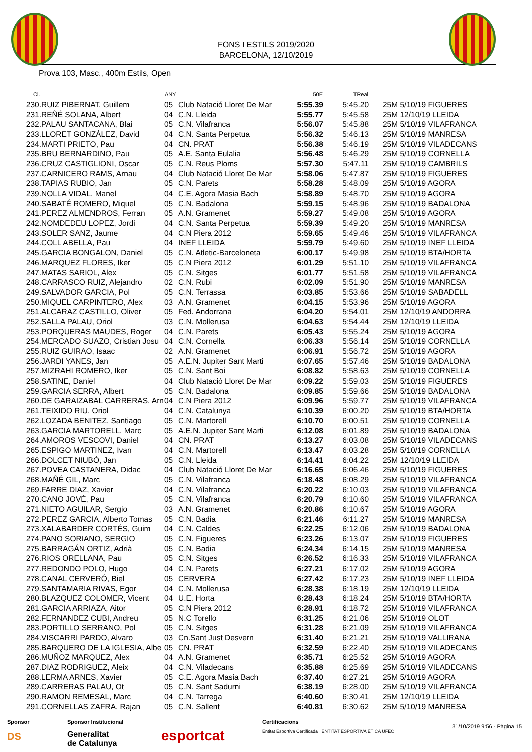FONS I ESTILS 2019/2020
BARCELONA, 12/10/2019
Prova 103, Masc., 400m Estils, Open
| Cl. | | ANY | | 50E | TReal | |
| --- | --- | --- | --- | --- | --- | --- |
| 230. | RUIZ PIBERNAT, Guillem | 05 | Club Natació Lloret De Mar | 5:55.39 | 5:45.20 | 25M 5/10/19 FIGUERES |
| 231. | REÑÉ SOLANA, Albert | 04 | C.N. Lleida | 5:55.77 | 5:45.58 | 25M 12/10/19 LLEIDA |
| 232. | PALAU SANTACANA, Blai | 05 | C.N. Vilafranca | 5:56.07 | 5:45.88 | 25M 5/10/19 VILAFRANCA |
| 233. | LLORET GONZÁLEZ, David | 04 | C.N. Santa Perpetua | 5:56.32 | 5:46.13 | 25M 5/10/19 MANRESA |
| 234. | MARTI PRIETO, Pau | 04 | CN. PRAT | 5:56.38 | 5:46.19 | 25M 5/10/19 VILADECANS |
| 235. | BRU BERNARDINO, Pau | 05 | A.E. Santa Eulalia | 5:56.48 | 5:46.29 | 25M 5/10/19 CORNELLA |
| 236. | CRUZ CASTIGLIONI, Oscar | 05 | C.N. Reus Ploms | 5:57.30 | 5:47.11 | 25M 5/10/19 CAMBRILS |
| 237. | CARNICERO RAMS, Arnau | 04 | Club Natació Lloret De Mar | 5:58.06 | 5:47.87 | 25M 5/10/19 FIGUERES |
| 238. | TAPIAS RUBIO, Jan | 05 | C.N. Parets | 5:58.28 | 5:48.09 | 25M 5/10/19 AGORA |
| 239. | NOLLA VIDAL, Manel | 04 | C.E. Agora Masia Bach | 5:58.89 | 5:48.70 | 25M 5/10/19 AGORA |
| 240. | SABATÉ ROMERO, Miquel | 05 | C.N. Badalona | 5:59.15 | 5:48.96 | 25M 5/10/19 BADALONA |
| 241. | PEREZ ALMENDROS, Ferran | 05 | A.N. Gramenet | 5:59.27 | 5:49.08 | 25M 5/10/19 AGORA |
| 242. | NOMDEDEU LOPEZ, Jordi | 04 | C.N. Santa Perpetua | 5:59.39 | 5:49.20 | 25M 5/10/19 MANRESA |
| 243. | SOLER SANZ, Jaume | 04 | C.N Piera 2012 | 5:59.65 | 5:49.46 | 25M 5/10/19 VILAFRANCA |
| 244. | COLL ABELLA, Pau | 04 | INEF LLEIDA | 5:59.79 | 5:49.60 | 25M 5/10/19 INEF LLEIDA |
| 245. | GARCIA BONGALON, Daniel | 05 | C.N. Atletic-Barceloneta | 6:00.17 | 5:49.98 | 25M 5/10/19 BTA/HORTA |
| 246. | MARQUEZ FLORES, Iker | 05 | C.N Piera 2012 | 6:01.29 | 5:51.10 | 25M 5/10/19 VILAFRANCA |
| 247. | MATAS SARIOL, Alex | 05 | C.N. Sitges | 6:01.77 | 5:51.58 | 25M 5/10/19 VILAFRANCA |
| 248. | CARRASCO RUIZ, Alejandro | 02 | C.N. Rubi | 6:02.09 | 5:51.90 | 25M 5/10/19 MANRESA |
| 249. | SALVADOR GARCIA, Pol | 05 | C.N. Terrassa | 6:03.85 | 5:53.66 | 25M 5/10/19 SABADELL |
| 250. | MIQUEL CARPINTERO, Alex | 03 | A.N. Gramenet | 6:04.15 | 5:53.96 | 25M 5/10/19 AGORA |
| 251. | ALCARAZ CASTILLO, Oliver | 05 | Fed. Andorrana | 6:04.20 | 5:54.01 | 25M 12/10/19 ANDORRA |
| 252. | SALLA PALAU, Oriol | 03 | C.N. Mollerusa | 6:04.63 | 5:54.44 | 25M 12/10/19 LLEIDA |
| 253. | PORQUERAS MAUDES, Roger | 04 | C.N. Parets | 6:05.43 | 5:55.24 | 25M 5/10/19 AGORA |
| 254. | MERCADO SUAZO, Cristian Josu | 04 | C.N. Cornella | 6:06.33 | 5:56.14 | 25M 5/10/19 CORNELLA |
| 255. | RUIZ GUIRAO, Isaac | 02 | A.N. Gramenet | 6:06.91 | 5:56.72 | 25M 5/10/19 AGORA |
| 256. | JARDI YANES, Jan | 05 | A.E.N. Jupiter Sant Marti | 6:07.65 | 5:57.46 | 25M 5/10/19 BADALONA |
| 257. | MIZRAHI ROMERO, Iker | 05 | C.N. Sant Boi | 6:08.82 | 5:58.63 | 25M 5/10/19 CORNELLA |
| 258. | SATINE, Daniel | 04 | Club Natació Lloret De Mar | 6:09.22 | 5:59.03 | 25M 5/10/19 FIGUERES |
| 259. | GARCIA SERRA, Albert | 05 | C.N. Badalona | 6:09.85 | 5:59.66 | 25M 5/10/19 BADALONA |
| 260. | DE GARAIZABAL CARRERAS, Arn | 04 | C.N Piera 2012 | 6:09.96 | 5:59.77 | 25M 5/10/19 VILAFRANCA |
| 261. | TEIXIDO RIU, Oriol | 04 | C.N. Catalunya | 6:10.39 | 6:00.20 | 25M 5/10/19 BTA/HORTA |
| 262. | LOZADA BENITEZ, Santiago | 05 | C.N. Martorell | 6:10.70 | 6:00.51 | 25M 5/10/19 CORNELLA |
| 263. | GARCIA MARTORELL, Marc | 05 | A.E.N. Jupiter Sant Marti | 6:12.08 | 6:01.89 | 25M 5/10/19 BADALONA |
| 264. | AMOROS VESCOVI, Daniel | 04 | CN. PRAT | 6:13.27 | 6:03.08 | 25M 5/10/19 VILADECANS |
| 265. | ESPIGO MARTINEZ, Ivan | 04 | C.N. Martorell | 6:13.47 | 6:03.28 | 25M 5/10/19 CORNELLA |
| 266. | DOLCET NIUBÓ, Jan | 05 | C.N. Lleida | 6:14.41 | 6:04.22 | 25M 12/10/19 LLEIDA |
| 267. | POVEA CASTANERA, Didac | 04 | Club Natació Lloret De Mar | 6:16.65 | 6:06.46 | 25M 5/10/19 FIGUERES |
| 268. | MAÑÉ GIL, Marc | 05 | C.N. Vilafranca | 6:18.48 | 6:08.29 | 25M 5/10/19 VILAFRANCA |
| 269. | FARRE DIAZ, Xavier | 04 | C.N. Vilafranca | 6:20.22 | 6:10.03 | 25M 5/10/19 VILAFRANCA |
| 270. | CANO JOVÉ, Pau | 05 | C.N. Vilafranca | 6:20.79 | 6:10.60 | 25M 5/10/19 VILAFRANCA |
| 271. | NIETO AGUILAR, Sergio | 03 | A.N. Gramenet | 6:20.86 | 6:10.67 | 25M 5/10/19 AGORA |
| 272. | PEREZ GARCIA, Alberto Tomas | 05 | C.N. Badia | 6:21.46 | 6:11.27 | 25M 5/10/19 MANRESA |
| 273. | XALABARDER CORTÉS, Guim | 04 | C.N. Caldes | 6:22.25 | 6:12.06 | 25M 5/10/19 BADALONA |
| 274. | PANO SORIANO, SERGIO | 05 | C.N. Figueres | 6:23.26 | 6:13.07 | 25M 5/10/19 FIGUERES |
| 275. | BARRAGÁN ORTIZ, Adrià | 05 | C.N. Badia | 6:24.34 | 6:14.15 | 25M 5/10/19 MANRESA |
| 276. | RIOS ORELLANA, Pau | 05 | C.N. Sitges | 6:26.52 | 6:16.33 | 25M 5/10/19 VILAFRANCA |
| 277. | REDONDO POLO, Hugo | 04 | C.N. Parets | 6:27.21 | 6:17.02 | 25M 5/10/19 AGORA |
| 278. | CANAL CERVERÓ, Biel | 05 | CERVERA | 6:27.42 | 6:17.23 | 25M 5/10/19 INEF LLEIDA |
| 279. | SANTAMARIA RIVAS, Egor | 04 | C.N. Mollerusa | 6:28.38 | 6:18.19 | 25M 12/10/19 LLEIDA |
| 280. | BLAZQUEZ COLOMER, Vicent | 04 | U.E. Horta | 6:28.43 | 6:18.24 | 25M 5/10/19 BTA/HORTA |
| 281. | GARCIA ARRIAZA, Aitor | 05 | C.N Piera 2012 | 6:28.91 | 6:18.72 | 25M 5/10/19 VILAFRANCA |
| 282. | FERNANDEZ CUBI, Andreu | 05 | N.C Torello | 6:31.25 | 6:21.06 | 25M 5/10/19 OLOT |
| 283. | PORTILLO SERRANO, Pol | 05 | C.N. Sitges | 6:31.28 | 6:21.09 | 25M 5/10/19 VILAFRANCA |
| 284. | VISCARRI PARDO, Alvaro | 03 | Cn.Sant Just Desvern | 6:31.40 | 6:21.21 | 25M 5/10/19 VALLIRANA |
| 285. | BARQUERO DE LA IGLESIA, Albe | 05 | CN. PRAT | 6:32.59 | 6:22.40 | 25M 5/10/19 VILADECANS |
| 286. | MUÑOZ MARQUEZ, Alex | 04 | A.N. Gramenet | 6:35.71 | 6:25.52 | 25M 5/10/19 AGORA |
| 287. | DIAZ RODRIGUEZ, Aleix | 04 | C.N. Viladecans | 6:35.88 | 6:25.69 | 25M 5/10/19 VILADECANS |
| 288. | LERMA ARNES, Xavier | 05 | C.E. Agora Masia Bach | 6:37.40 | 6:27.21 | 25M 5/10/19 AGORA |
| 289. | CARRERAS PALAU, Ot | 05 | C.N. Sant Sadurni | 6:38.19 | 6:28.00 | 25M 5/10/19 VILAFRANCA |
| 290. | RAMON REMESAL, Marc | 04 | C.N. Tarrega | 6:40.60 | 6:30.41 | 25M 12/10/19 LLEIDA |
| 291. | CORNELLAS ZAFRA, Rajan | 05 | C.N. Sallent | 6:40.81 | 6:30.62 | 25M 5/10/19 MANRESA |
Sponsor
DS
Sponsor Institucional
Generalitat
de Catalunya
esportcat
Certificacions
Entitat Esportiva Certificada ENTITAT ESPORTIVA ÈTICA UFEC
31/10/2019 9:56 - Pàgina 15